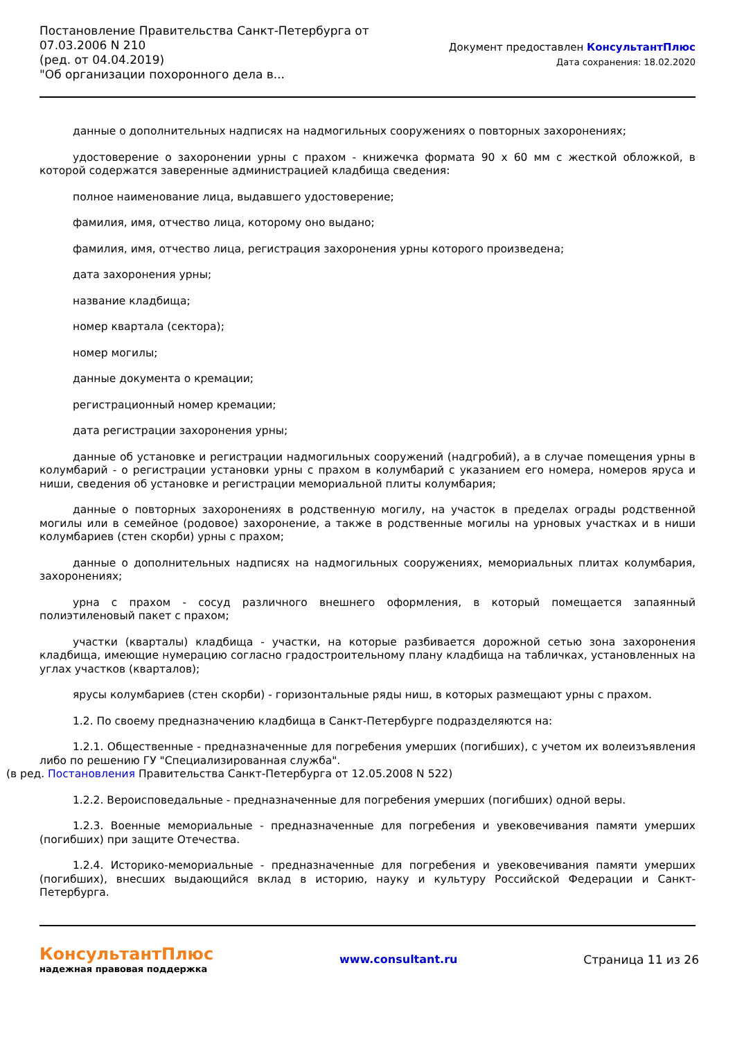Постановление Правительства Санкт-Петербурга от
07.03.2006 N 210
(ред. от 04.04.2019)
"Об организации похоронного дела в...
Документ предоставлен КонсультантПлюс
Дата сохранения: 18.02.2020
данные о дополнительных надписях на надмогильных сооружениях о повторных захоронениях;
удостоверение о захоронении урны с прахом - книжечка формата 90 x 60 мм с жесткой обложкой, в которой содержатся заверенные администрацией кладбища сведения:
полное наименование лица, выдавшего удостоверение;
фамилия, имя, отчество лица, которому оно выдано;
фамилия, имя, отчество лица, регистрация захоронения урны которого произведена;
дата захоронения урны;
название кладбища;
номер квартала (сектора);
номер могилы;
данные документа о кремации;
регистрационный номер кремации;
дата регистрации захоронения урны;
данные об установке и регистрации надмогильных сооружений (надгробий), а в случае помещения урны в колумбарий - о регистрации установки урны с прахом в колумбарий с указанием его номера, номеров яруса и ниши, сведения об установке и регистрации мемориальной плиты колумбария;
данные о повторных захоронениях в родственную могилу, на участок в пределах ограды родственной могилы или в семейное (родовое) захоронение, а также в родственные могилы на урновых участках и в ниши колумбариев (стен скорби) урны с прахом;
данные о дополнительных надписях на надмогильных сооружениях, мемориальных плитах колумбария, захоронениях;
урна с прахом - сосуд различного внешнего оформления, в который помещается запаянный полиэтиленовый пакет с прахом;
участки (кварталы) кладбища - участки, на которые разбивается дорожной сетью зона захоронения кладбища, имеющие нумерацию согласно градостроительному плану кладбища на табличках, установленных на углах участков (кварталов);
ярусы колумбариев (стен скорби) - горизонтальные ряды ниш, в которых размещают урны с прахом.
1.2. По своему предназначению кладбища в Санкт-Петербурге подразделяются на:
1.2.1. Общественные - предназначенные для погребения умерших (погибших), с учетом их волеизъявления либо по решению ГУ "Специализированная служба".
(в ред. Постановления Правительства Санкт-Петербурга от 12.05.2008 N 522)
1.2.2. Вероисповедальные - предназначенные для погребения умерших (погибших) одной веры.
1.2.3. Военные мемориальные - предназначенные для погребения и увековечивания памяти умерших (погибших) при защите Отечества.
1.2.4. Историко-мемориальные - предназначенные для погребения и увековечивания памяти умерших (погибших), внесших выдающийся вклад в историю, науку и культуру Российской Федерации и Санкт-Петербурга.
КонсультантПлюс
надежная правовая поддержка
www.consultant.ru Страница 11 из 26